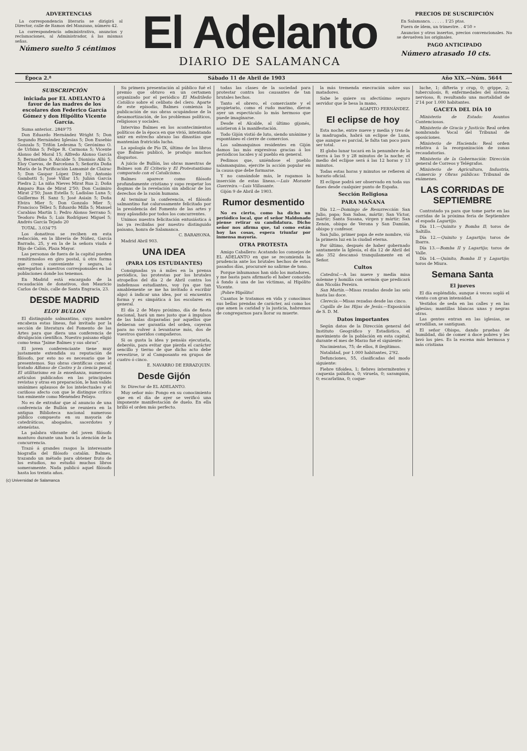ADVERTENCIAS
La correspondencia literaria se dirigirá al Director, calle de Ramos del Manzano, número 42.
La correspondencia administrativa, anuncios y reclamaciones, al Administrador, á las mismas señas.
Número suelto 5 céntimos
El Adelanto
DIARIO DE SALAMANCA
PRECIOS DE SUSCRIPCIÓN
En Salamanca. . . . . . 1'25 ptas.
Fuera de ídem, un trimestre. . 4'50 »
Anuncios y otros insertos, precios convencionales. No se devuelven los originales.
PAGO ANTICIPADO
Número atrasado 10 cts.
Época 2.ª Sábado 11 de Abril de 1903 Año XIX.—Núm. 5644
SUBSCRIPCIÓN
iniciada por EL ADELANTO á favor de las madres de los escolares don Federico García Gómez y don Hipólito Vicente García.
Suma anterior.. 2849'75
Don Eduardo Hernández Wright 5; Don Segundo Hernández Iglesias 5; Don Eusebio Gonzalo 5; Trifón Ledesma 5; Gerónimo O. de Urbina 5; Felipe R. Carmona 5; Vicente Alonso del Moral 15; Alfredo Alonso García 5; Bernardino S. Alcalde 5; Dionisio Allú 5; Eloy Cuevas, de Barcelona 5; Señorita Doña María de la Purificación Lamamié de Clairac 5; Don Gaspar López Díez 10; Antonio Gambotti 5; José Villar 15; Julián García Piedra 2; La niña Nieves Mirat Rua 2; Doña Amparo Rua de Mirat 2'50; Don Casimiro Mirat 2'50; Juan Estella 5; Ladislao Luna 5; Guillermo H. Sanz 5; José Asiain 5; Doña Elvira Mier 5; Don Gonzalo Mier 5; Francisco Téllez 5; Eduardo Milla 5; Manuel Carabias Martín 1; Pedro Alonso Serrano 5; Teodoro Peña 5; Luis Rodríguez Miguel 5; Andrés García Tejado 20
TOTAL. 3.034'75
Los donativos se reciben en esta redacción, en la librería de Núñez, García Barrado, 25, y en la de la señora viuda é Hijo de Calón, Plaza Mayor.
Las personas de fuera de la capital pueden remitírnoslos en giro postal, ú otra forma que crean conveniente y segura, ó entregarlos á nuestros corresponsales en las poblaciones donde los tenemos.
En Madrid está encargado de la recaudación de donativos, don Mauricio Carlos de Onís, calle de Santa Engracia, 23.
DESDE MADRID
ELOY BULLON
El distinguido salmantino, cuyo nombre encabeza estas líneas, fué invitado por la sección de literatura del Fomento de las Artes para que diera una conferencia de divulgación científica. Nuestro paisano eligió como tema "Jaime Balmes y sus obras".
El joven conferenciante tiene muy justamente extendida su reputación de filósofo, por esto no es necesario que le presentemos. Sus obras científicas como el tratado Alfonso de Castro y la ciencia penal, El utilitarismo en la enseñanza, numerosos artículos publicados en las principales revistas y otras en preparación, le han valido unánimes aplausos de los intelectuales y el cariñoso afecto con que le distingue crítico tan eminente como Menéndez Pelayo.
No es de extrañar que al anuncio de una conferencia de Bullón se reuniera en la antigua Biblioteca nacional numeroso público compuesto en su mayoría de catedráticos, abogados, sacerdotes y ateneístas.
La palabra vibrante del joven filósofo mantuvo durante una hora la atención de la concurrencia.
Trazó á grandes rasgos la interesante biografía del filósofo catalán. Balmes, trazando un método para obtener fruto de los estudios, no estudió muchos libros someramente. Nada publicó aquel filósofo hasta los treinta años.
Su primera presentación al público fué el premio que obtuvo en un certamen organizado por el periódico El Madrileño Católico sobre el celibato del clero. Aparte de este episodio, Balmes comienza la publicación de sus obras ocupándose de la desamortización, de los problemas políticos, religiosos y sociales.
Intervino Balmes en los acontecimientos políticos de la época en que vivió, intentando unir en estrecho abrazo las dinastías que mantenían fratricida lucha.
La apología de Pío IX, último de los libros que Balmes publicó, le produjo muchos disgustos.
A juicio de Bullón, las obras maestras de Balmes son El Criterio y El Protestantismo comparado con el Catolicismo.
Balmes aparece como filósofo profundamente cristiano y supo respetar los dogmas de la revelación sin abdicar de los derechos de la razón humana.
Al terminar la conferencia, el filósofo salmantino fué calurosamente felicitado por la presidencia del Fomento de las artes y muy aplaudido por todos los concurrentes.
Unimos nuestra felicitación entusiástica á las ya recibidas por nuestro distinguido paisano, honra de Salamanca.
C. BARAHONA.
Madrid Abril 903.
UNA IDEA
(PARA LOS ESTUDIANTES)
Consignadas ya á miles en la prensa periódica, las protestas por los brutales atropellos del día 2 de Abril contra los indefensos estudiantes, voy (ya que tan amablemente se me ha invitado á escribir algo) á indicar una idea, por si encuentra forma y es simpática á los escolares en general.
El día 2 de Mayo próximo, día de fiesta nacional, hará un mes justo que á impulsos de las balas disparadas por aquellos que debieran ser garantía del orden, cayeron para no volver á levantarse más, dos de vuestros queridos compañeros.
Si os gusta la idea y pensáis ejecutarla, deberéis, para evitar que pierda el carácter sencillo y tierno de que dicho acto debe revestirse, ir al Camposanto en grupos de cuatro ó cinco.
E. NAVARRO DE ERRAZQUIN.
Desde Gijón
Sr. Director de EL ADELANTO.
Muy señor mío: Pongo en su conocimiento que en el día de ayer se verificó una imponente manifestación de duelo. En ella brilló el orden más perfecto.
todas las clases de la sociedad para protestar contra los causantes de tan brutales hechos.
Tanto el obrero, el comerciante y el propietario, como el rudo marino, dieron ayer un espectáculo lo más hermoso que puede imaginarse.
Desde el Alcalde, al último gijonés, asistieron á la manifestación.
Todo Gijón vistió de luto, siendo unánime y espontáneo el cierre de comercios.
Los salmanquinos residentes en Gijón damos las más expresivas gracias á los periódicos locales y al pueblo en general.
Pedimos que, uniéndose el pueblo salamanquino, ejercite la acción popular en la causa que debe formarse.
Y no cansándole más, le rogamos la inserción de estas líneas.—Luis Morante Guerreira.—Luis Villasante.
Gijón 9 de Abril de 1903.
Rumor desmentido
No es cierto, como ha dicho un periódico local, que el señor Maldonado piense retirar su candidatura. Dicho señor nos afirma que, tal como están hoy las cosas, espera triunfar por inmensa mayoría.
OTRA PROTESTA
Amigo Caballero: Acatando los consejos de EL ADELANTO en que se recomienda la prudencia ante los brutales hechos de estos pasados días, procuraré no salirme de tono.
Porque inhumanos han sido los matadores, y me basta para afirmarlo el haber conocido á fondo á una de las víctimas, al Hipólito Vicente.
¡Pobre Hipólito!
Cuantos le tratamos en vida y conocimos sus bellas prendas de carácter, así como los que amen la caridad y la justicia, habremos de congregarnos para llorar su muerte.
la más tremenda execración sobre sus matadores.
Sabe le quiere su afectísimo seguro servidor que le besa la mano,
AGAPITO FERNÁNDEZ.
El eclipse de hoy
Esta noche, entre nueve y media y tres de la madrugada, habrá un eclipse de Luna, que aunque es parcial, le falta tan poco para ser total.
El globo lunar tocará en la penumbre de la tierra á las 9 y 28 minutos de la noche; el medio del eclipse será á las 12 horas y 13 minutos.
Todas estas horas y minutos se refieren al horario oficial.
El eclipse podrá ser observado en toda sus fases desde cualquier punto de España.
Sección Religiosa
PARA MAÑANA
Día 12.—Domingo de Resurrección: San Julio, papa; San Sabas, mártir; San Víctor, mártir; Santa Susana, virgen y mártir; San Zenón, obispo de Verona y San Damián, obispo y confesor.
San Julio, primer papa de este nombre, vió la primera luz en la ciudad eterna.
Por último, después de haber gobernado santamente la Iglesia, el día 12 de Abril del año 352 descansó tranquilamente en el Señor.
Cultos
Catedral.—A las nueve y media misa solemne y homilía con sermón que predicará don Nicolás Pereira.
San Martín.—Misas rezadas desde las seis hasta las doce.
Clerecía.—Misas rezadas desde las cinco.
Capilla de las Hijas de Jesús.—Exposición de S. D. M.
Datos importantes
Según datos de la Dirección general del Instituto Geográfico y Estadístico, el movimiento de la población en esta capital, durante el mes de Marzo fué el siguiente:
Nacimientos, 75; de ellos, 8 ilegítimos.
Natalidad, por 1.000 habitantes, 2'92.
Defunciones, 55, clasificadas del modo siguiente:
Fiebre tifoidea, 1; fiebres intermitentes y caquexia palúdica, 0; viruela, 0; sarampión, 0; escarlatina, 0; coque-
luche, 1; difteria y crup, 0; grippe, 2; tuberculosis, 8; enfermedades del sistema nervioso, 8; resultando una mortalidad de 2'14 por 1.000 habitantes.
GACETA DEL DÍA 10
Ministerio de Estado: Asuntos Contenciosos.
Ministerio de Gracia y Justicia: Real orden nombrando Vocal del Tribunal de oposiciones.
Ministerio de Hacienda: Real orden relativa á la reorganización de zonas recaudatorias.
Ministerio de la Gobernación: Dirección general de Correos y Telégrafos.
Ministerio de Agricultura, Industria, Comercio y Obras públicas: Tribunal de exámenes.
LAS CORRIDAS DE SEPTIEMBRE
Contratado ya para que tome parte en las corridas de la próxima feria de Septiembre el espada Lagartijo.
Día 11.—Quinito y Bomba II; toros de Saltillo.
Día 12.—Quinito y Lagartijo; toros de Ibarra.
Día 13.—Bomba II y Lagartijo; toros de Valle.
Día 14.—Quinito, Bomba II y Lagartijo; toros de Miura.
Semana Santa
El jueves
El día espléndido, aunque á veces sopló el viento con gran intensidad.
Vestidos de seda en las calles y en las iglesias; mantillas blancas unas y negras otras.
Las gentes entran en las iglesias, se arrodillan, se santiguan.
El señor Obispo, dando pruebas de humildad, dió de comer á doce pobres y les lavó los pies. Es la escena más hermosa y más cristiana
(c) Universidad de Salamanca